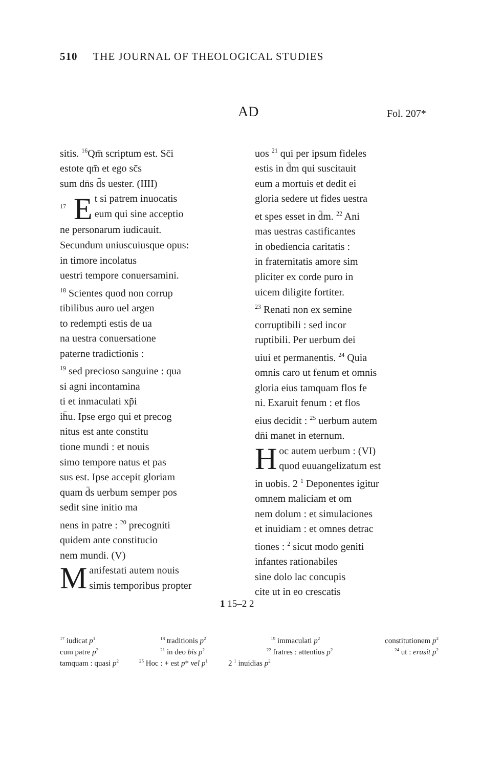510 THE JOURNAL OF THEOLOGICAL STUDIES
AD Fol. 207*
sitis. <sup>16</sup>Qm̄ scriptum est. Sc̄i
estote qm̄ et ego sc̄s
sum dn̄s d̄s uester. (IIII)
<sup>17</sup> E t si patrem inuocatis
eum qui sine acceptio
ne personarum iudicauit.
Secundum uniuscuiusque opus:
in timore incolatus
uestri tempore conuersamini.
<sup>18</sup> Scientes quod non corrup
tibilibus auro uel argen
to redempti estis de ua
na uestra conuersatione
paterne tradictionis :
<sup>19</sup> sed precioso sanguine : qua
si agni incontamina
ti et inmaculati xp̄i
ih̄u. Ipse ergo qui et precog
nitus est ante constitu
tione mundi : et nouis
simo tempore natus et pas
sus est. Ipse accepit gloriam
quam d̄s uerbum semper pos
sedit sine initio ma
nens in patre : <sup>20</sup> precogniti
quidem ante constitucio
nem mundi. (V)
Manifestati autem nouis
simis temporibus propter
uos <sup>21</sup> qui per ipsum fideles
estis in d̄m qui suscitauit
eum a mortuis et dedit ei
gloria sedere ut fides uestra
et spes esset in d̄m. <sup>22</sup> Ani
mas uestras castificantes
in obediencia caritatis :
in fraternitatis amore sim
pliciter ex corde puro in
uicem diligite fortiter.
<sup>23</sup> Renati non ex semine
corruptibili : sed incor
ruptibili. Per uerbum dei
uiui et permanentis. <sup>24</sup> Quia
omnis caro ut fenum et omnis
gloria eius tamquam flos fe
ni. Exaruit fenum : et flos
eius decidit : <sup>25</sup> uerbum autem
dn̄i manet in eternum.
Hoc autem uerbum : (VI)
quod euuangelizatum est
in uobis. 2 <sup>1</sup> Deponentes igitur
omnem maliciam et om
nem dolum : et simulaciones
et inuidiam : et omnes detrac
tiones : <sup>2</sup> sicut modo geniti
infantes rationabiles
sine dolo lac concupis
cite ut in eo crescatis
1 15–2 2
<sup>17</sup> iudicat p<sup>1</sup><sup>18</sup> traditionis p<sup>2</sup><sup>19</sup> immaculati p<sup>2</sup> constitutionem p<sup>2</sup>
cum patre p<sup>2</sup><sup>21</sup> in deo bis p<sup>2</sup><sup>22</sup> fratres : attentius p<sup>2</sup><sup>24</sup> ut : erasit p<sup>2</sup>
tamquam : quasi p<sup>2</sup><sup>25</sup> Hoc : + est p* vel p<sup>1</sup> 2 <sup>1</sup> inuidias p<sup>2</sup>